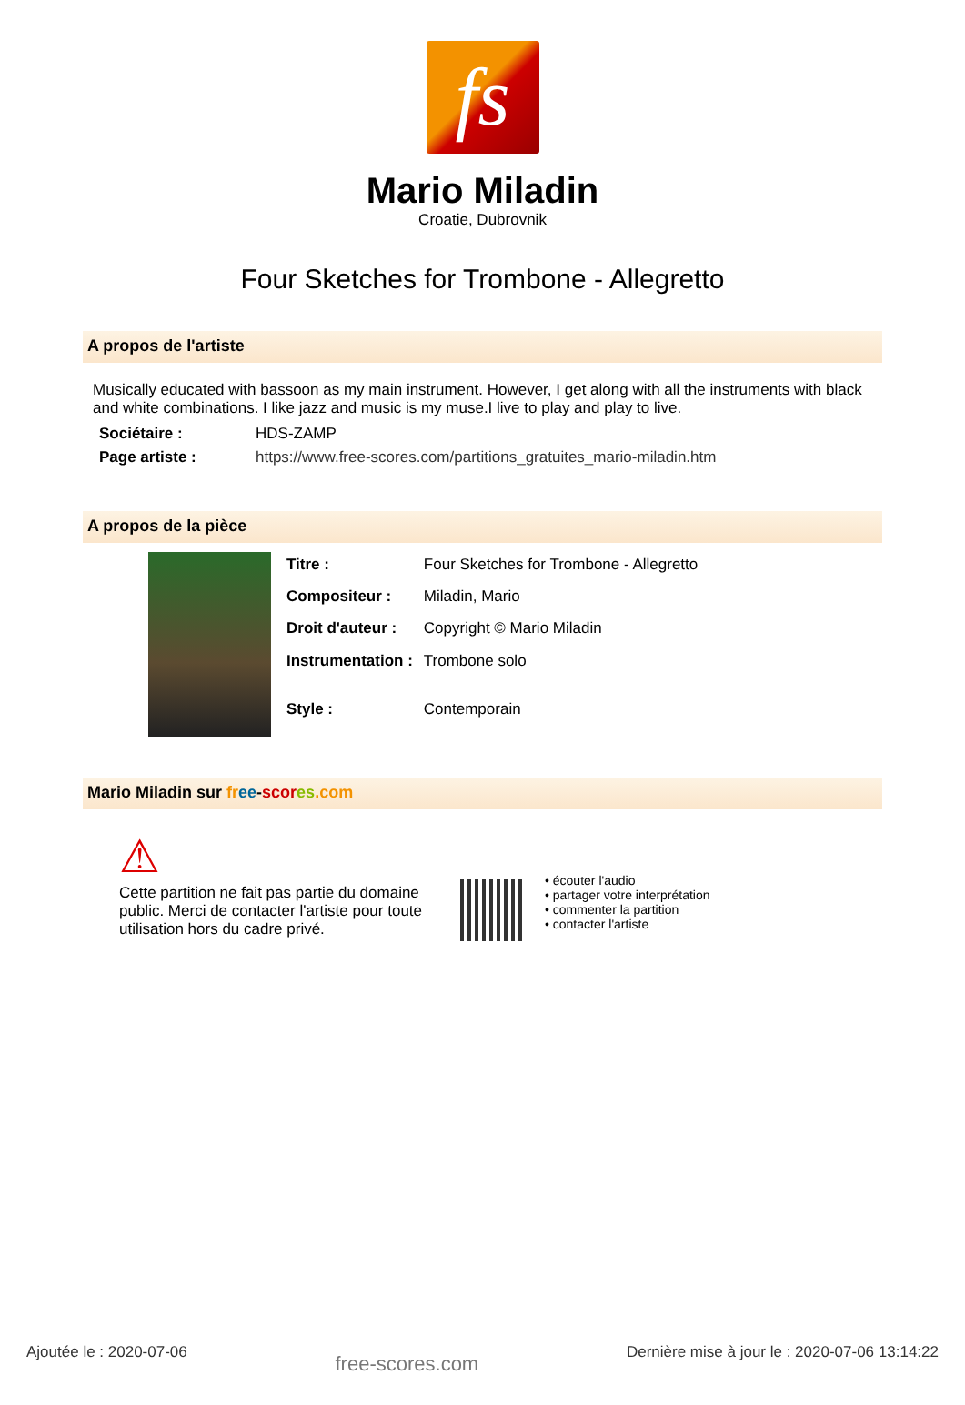fs
Mario Miladin
Croatie, Dubrovnik
Four Sketches for Trombone - Allegretto
A propos de l'artiste
Musically educated with bassoon as my main instrument. However, I get along with all the instruments with black and white combinations. I like jazz and music is my muse.I live to play and play to live.
| Sociétaire : | HDS-ZAMP |
| Page artiste : | https://www.free-scores.com/partitions_gratuites_mario-miladin.htm |
A propos de la pièce
| Titre : | Four Sketches for Trombone - Allegretto |
| Compositeur : | Miladin, Mario |
| Droit d'auteur : | Copyright © Mario Miladin |
| Instrumentation : | Trombone solo |
| Style : | Contemporain |
Mario Miladin sur fr ee-scor es.com
⚠
Cette partition ne fait pas partie du domaine public. Merci de contacter l'artiste pour toute utilisation hors du cadre privé.
• écouter l'audio
• partager votre interprétation
• commenter la partition
• contacter l'artiste
Ajoutée le : 2020-07-06 free-scores.com Dernière mise à jour le : 2020-07-06 13:14:22